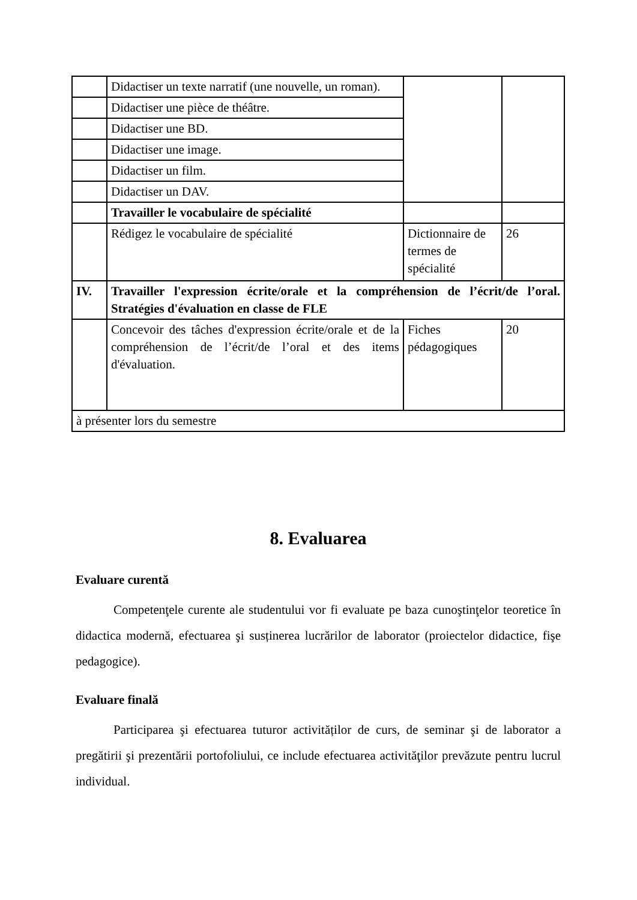| | Didactiser un texte narratif (une nouvelle, un roman). | | |
| | Didactiser une pièce de théâtre. | | |
| | Didactiser une BD. | | |
| | Didactiser une image. | | |
| | Didactiser un film. | | |
| | Didactiser un DAV. | | |
| | Travailler le vocabulaire de spécialité | | |
| | Rédigez le vocabulaire de spécialité | Dictionnaire de termes de spécialité | 26 |
| IV. | Travailler l'expression écrite/orale et la compréhension de l’écrit/de l’oral. Stratégies d'évaluation en classe de FLE | | |
| | Concevoir des tâches d'expression écrite/orale et de la compréhension de l’écrit/de l’oral et des items d'évaluation. | Fiches pédagogiques | 20 |
| à présenter lors du semestre | | | |
8. Evaluarea
Evaluare curentă
Competenţele curente ale studentului vor fi evaluate pe baza cunoştinţelor teoretice în didactica modernă, efectuarea şi susținerea lucrărilor de laborator (proiectelor didactice, fişe pedagogice).
Evaluare finală
Participarea şi efectuarea tuturor activităților de curs, de seminar şi de laborator a pregătirii şi prezentării portofoliului, ce include efectuarea activităţilor prevăzute pentru lucrul individual.